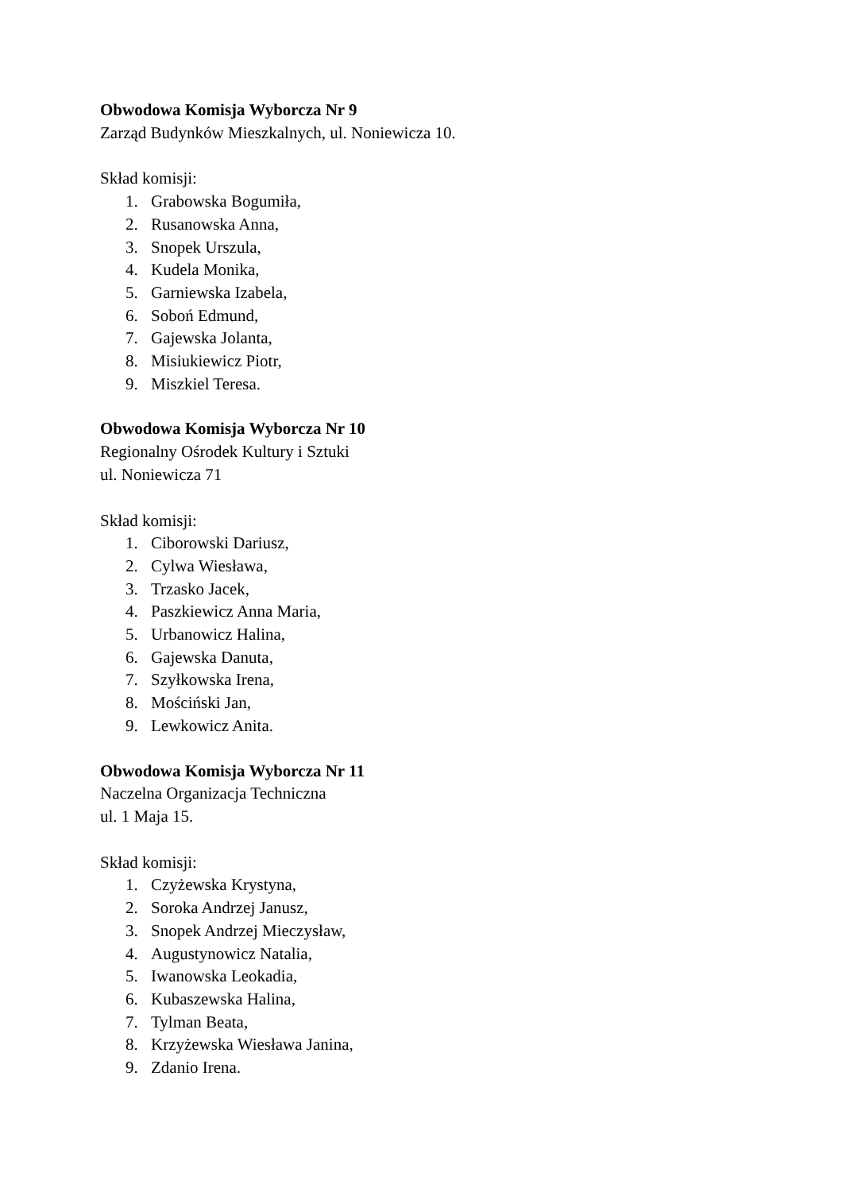Obwodowa Komisja Wyborcza Nr 9
Zarząd Budynków Mieszkalnych, ul. Noniewicza 10.
Skład komisji:
1. Grabowska Bogumiła,
2. Rusanowska Anna,
3. Snopek Urszula,
4. Kudela Monika,
5. Garniewska Izabela,
6. Soboń Edmund,
7. Gajewska Jolanta,
8. Misiukiewicz Piotr,
9. Miszkiel Teresa.
Obwodowa Komisja Wyborcza Nr 10
Regionalny Ośrodek Kultury i Sztuki
ul. Noniewicza 71
Skład komisji:
1. Ciborowski Dariusz,
2. Cylwa Wiesława,
3. Trzasko Jacek,
4. Paszkiewicz Anna Maria,
5. Urbanowicz Halina,
6. Gajewska Danuta,
7. Szyłkowska Irena,
8. Mościński Jan,
9. Lewkowicz Anita.
Obwodowa Komisja Wyborcza Nr 11
Naczelna Organizacja Techniczna
ul. 1 Maja 15.
Skład komisji:
1. Czyżewska Krystyna,
2. Soroka Andrzej Janusz,
3. Snopek Andrzej Mieczysław,
4. Augustynowicz Natalia,
5. Iwanowska Leokadia,
6. Kubaszewska Halina,
7. Tylman Beata,
8. Krzyżewska Wiesława Janina,
9. Zdanio Irena.